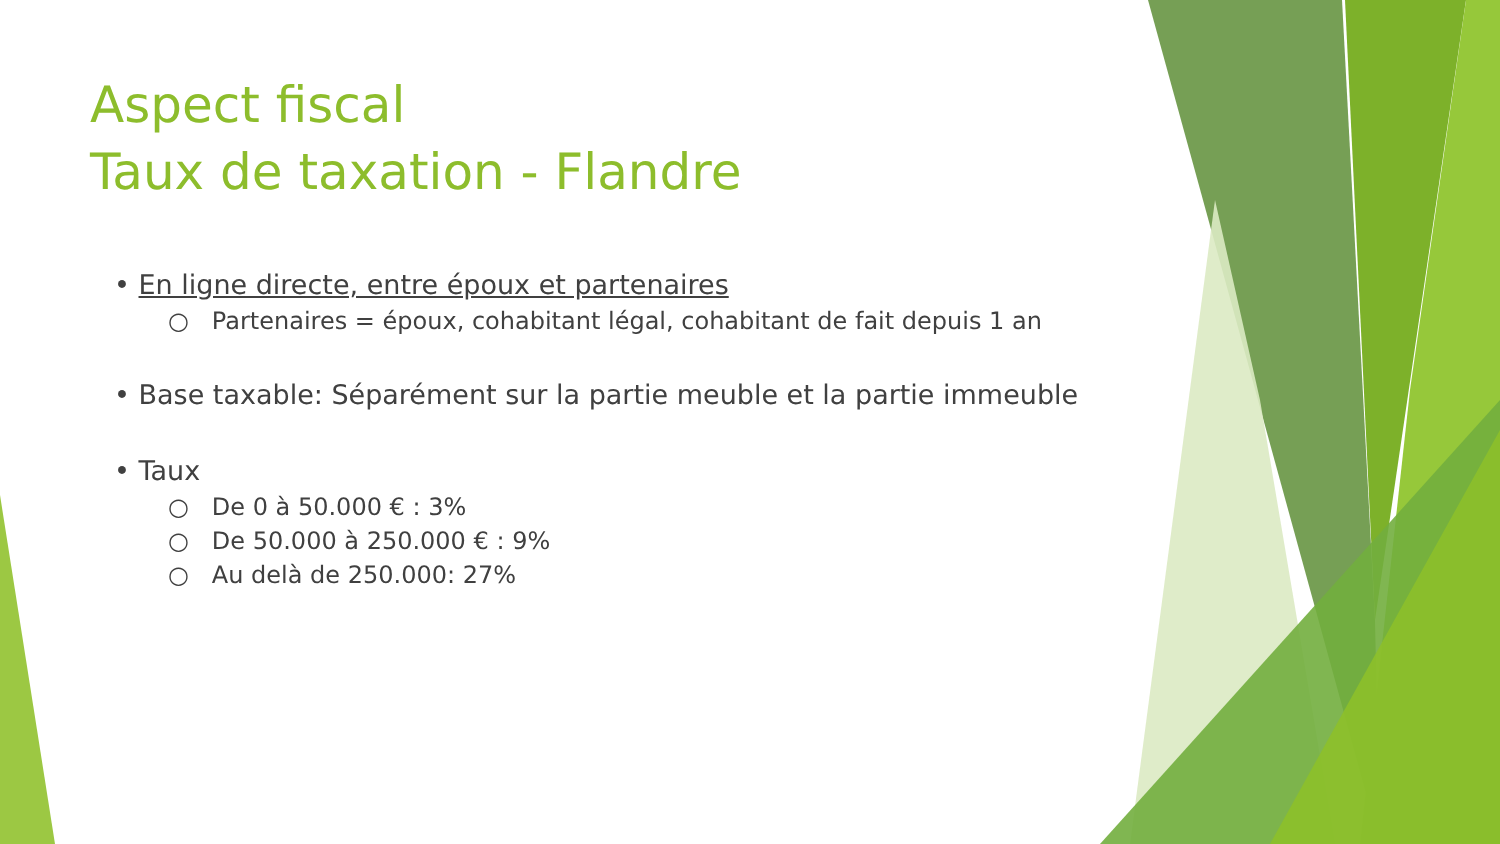Aspect fiscal
Taux de taxation - Flandre
• En ligne directe, entre époux et partenaires
○ Partenaires = époux, cohabitant légal, cohabitant de fait depuis 1 an
• Base taxable: Séparément sur la partie meuble et la partie immeuble
• Taux
○ De 0 à 50.000 € : 3%
○ De 50.000 à 250.000 € : 9%
○ Au delà de 250.000: 27%